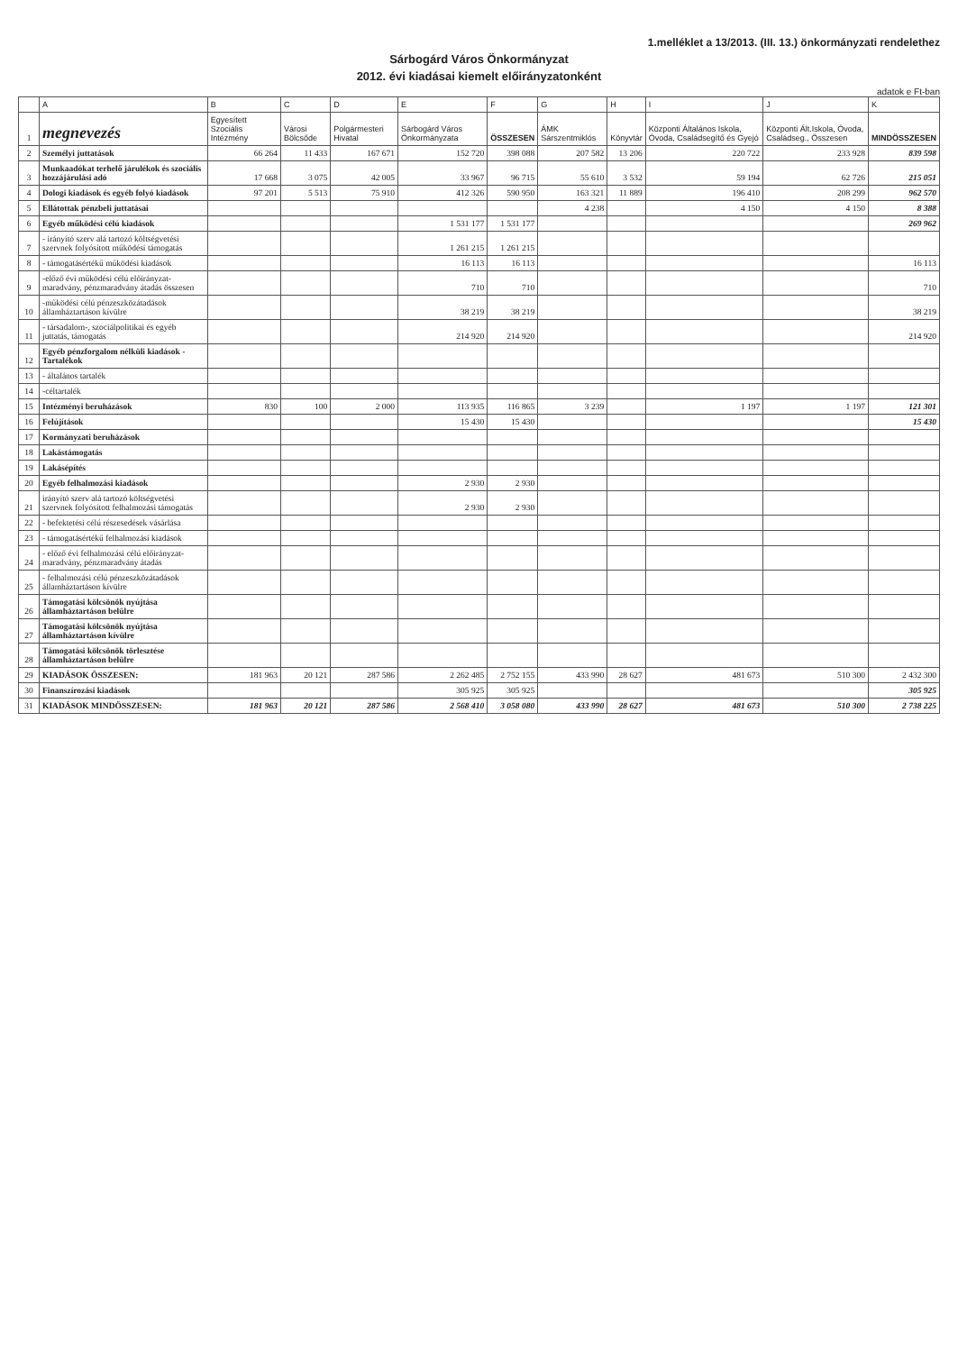1.melléklet a 13/2013. (III. 13.) önkormányzati rendelethez
Sárbogárd Város Önkormányzat
2012. évi kiadásai kiemelt előirányzatonként
adatok e Ft-ban
| | A | B | C | D | E | F | G | H | I | J | K |
| --- | --- | --- | --- | --- | --- | --- | --- | --- | --- | --- | --- |
| 1 | megnevezés | Egyesített Szociális Intézmény | Városi Bölcsőde | Polgármesteri Hivatal | Sárbogárd Város Önkormányzata | ÖSSZESEN | ÁMK Sárszentmiklós | Könyvtár | Központi Általános Iskola, Óvoda, Családsegítő és Gyejó | Központi Ált.Iskola, Óvoda, Családseg., Összesen | MINDÖSSZESEN |
| 2 | Személyi juttatások | 66 264 | 11 433 | 167 671 | 152 720 | 398 088 | 207 582 | 13 206 | 220 722 | 233 928 | 839 598 |
| 3 | Munkaadókat terhelő járulékok és szociális hozzájárulási adó | 17 668 | 3 075 | 42 005 | 33 967 | 96 715 | 55 610 | 3 532 | 59 194 | 62 726 | 215 051 |
| 4 | Dologi kiadások és egyéb folyó kiadások | 97 201 | 5 513 | 75 910 | 412 326 | 590 950 | 163 321 | 11 889 | 196 410 | 208 299 | 962 570 |
| 5 | Ellátottak pénzbeli juttatásai | | | | | | 4 238 | | 4 150 | 4 150 | 8 388 |
| 6 | Egyéb működési célú kiadások | | | | 1 531 177 | 1 531 177 | | | | | 269 962 |
| 7 | - irányító szerv alá tartozó költségvetési szervnek folyósított működési támogatás | | | | 1 261 215 | 1 261 215 | | | | | |
| 8 | - támogatásértékű működési kiadások | | | | 16 113 | 16 113 | | | | | 16 113 |
| 9 | -előző évi működési célú előirányzat-maradvány, pénzmaradvány átadás összesen | | | | 710 | 710 | | | | | 710 |
| 10 | -működési célú pénzeszközátadások államháztartáson kívülre | | | | 38 219 | 38 219 | | | | | 38 219 |
| 11 | - társadalom-, szociálpolitikai és egyéb juttatás, támogatás | | | | 214 920 | 214 920 | | | | | 214 920 |
| 12 | Egyéb pénzforgalom nélküli kiadások -Tartalékok | | | | | | | | | | |
| 13 | - általános tartalék | | | | | | | | | | |
| 14 | -céltartalék | | | | | | | | | | |
| 15 | Intézményi beruházások | 830 | 100 | 2 000 | 113 935 | 116 865 | 3 239 | | 1 197 | 1 197 | 121 301 |
| 16 | Felújítások | | | | 15 430 | 15 430 | | | | | 15 430 |
| 17 | Kormányzati beruházások | | | | | | | | | | |
| 18 | Lakástámogatás | | | | | | | | | | |
| 19 | Lakásépítés | | | | | | | | | | |
| 20 | Egyéb felhalmozási kiadások | | | | 2 930 | 2 930 | | | | | |
| 21 | irányító szerv alá tartozó költségvetési szervnek folyósított felhalmozási támogatás | | | | 2 930 | 2 930 | | | | | |
| 22 | - befektetési célú részesedések vásárlása | | | | | | | | | | |
| 23 | - támogatásértékű felhalmozási kiadások | | | | | | | | | | |
| 24 | - előző évi felhalmozási célú előirányzat-maradvány, pénzmaradvány átadás | | | | | | | | | | |
| 25 | - felhalmozási célú pénzeszközátadások államháztartáson kívülre | | | | | | | | | | |
| 26 | Támogatási kölcsönök nyújtása államháztartáson belülre | | | | | | | | | | |
| 27 | Támogatási kölcsönök nyújtása államháztartáson kívülre | | | | | | | | | | |
| 28 | Támogatási kölcsönök törlesztése államháztartáson belülre | | | | | | | | | | |
| 29 | KIADÁSOK ÖSSZESEN: | 181 963 | 20 121 | 287 586 | 2 262 485 | 2 752 155 | 433 990 | 28 627 | 481 673 | 510 300 | 2 432 300 |
| 30 | Finanszírozási kiadások | | | | 305 925 | 305 925 | | | | | 305 925 |
| 31 | KIADÁSOK MINDÖSSZESEN: | 181 963 | 20 121 | 287 586 | 2 568 410 | 3 058 080 | 433 990 | 28 627 | 481 673 | 510 300 | 2 738 225 |